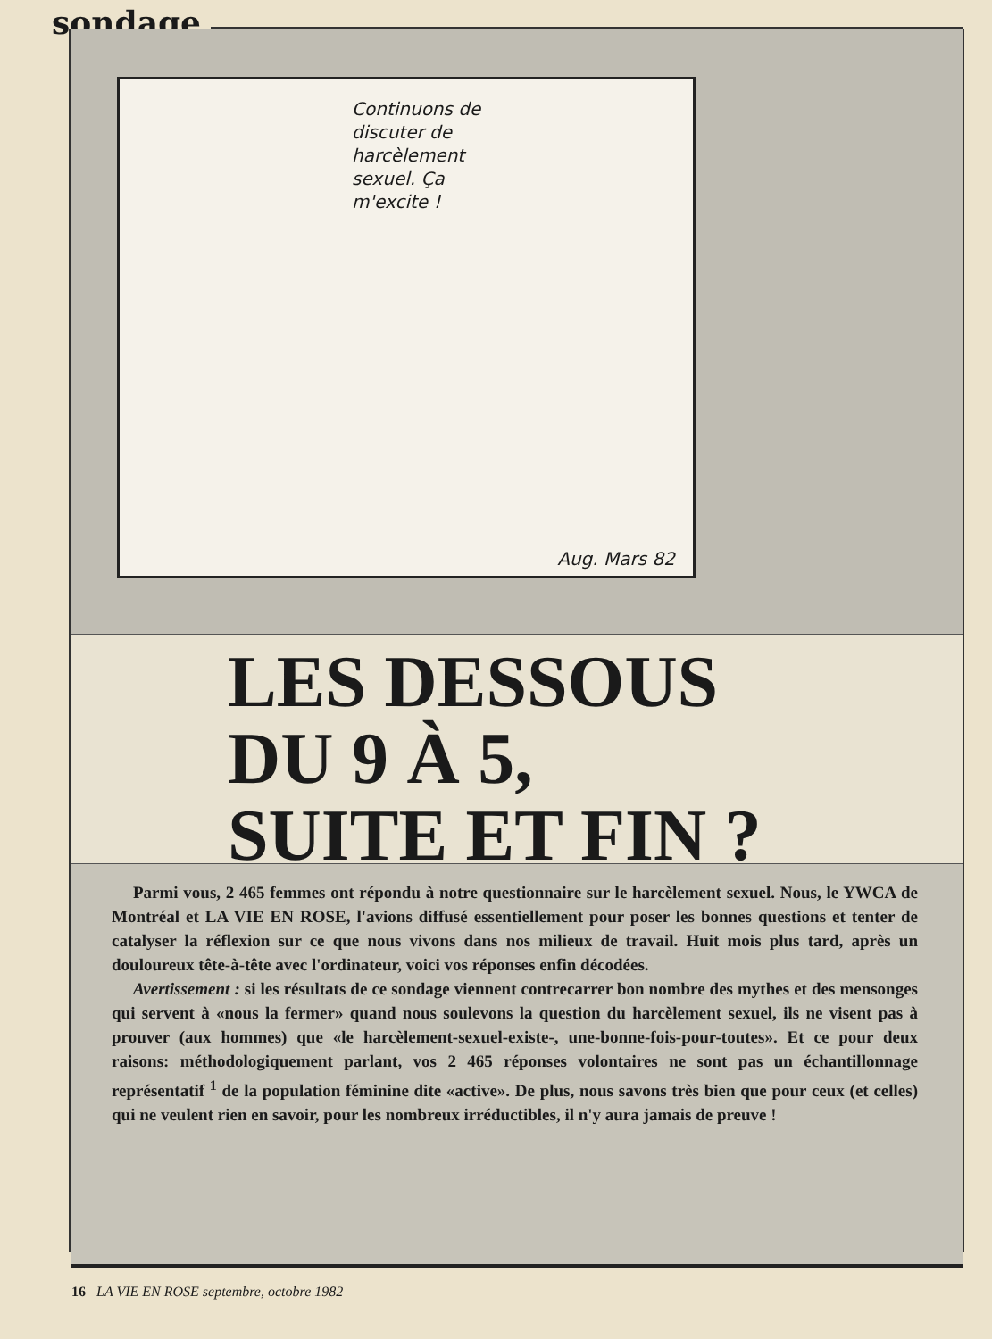sondage
Continuons de
discuter de
harcèlement
sexuel. Ça
m'excite !
Aug. Mars 82
LES DESSOUS
DU 9 À 5,
SUITE ET FIN ?
Parmi vous, 2 465 femmes ont répondu à notre questionnaire sur le harcèlement sexuel. Nous, le YWCA de Montréal et LA VIE EN ROSE, l'avions diffusé essentiellement pour poser les bonnes questions et tenter de catalyser la réflexion sur ce que nous vivons dans nos milieux de travail. Huit mois plus tard, après un douloureux tête-à-tête avec l'ordinateur, voici vos réponses enfin décodées.
Avertissement : si les résultats de ce sondage viennent contrecarrer bon nombre des mythes et des mensonges qui servent à «nous la fermer» quand nous soulevons la question du harcèlement sexuel, ils ne visent pas à prouver (aux hommes) que «le harcèlement-sexuel-existe-, une-bonne-fois-pour-toutes». Et ce pour deux raisons: méthodologiquement parlant, vos 2 465 réponses volontaires ne sont pas un échantillonnage représentatif <sup>1</sup> de la population féminine dite «active». De plus, nous savons très bien que pour ceux (et celles) qui ne veulent rien en savoir, pour les nombreux irréductibles, il n'y aura jamais de preuve !
16 LA VIE EN ROSE septembre, octobre 1982